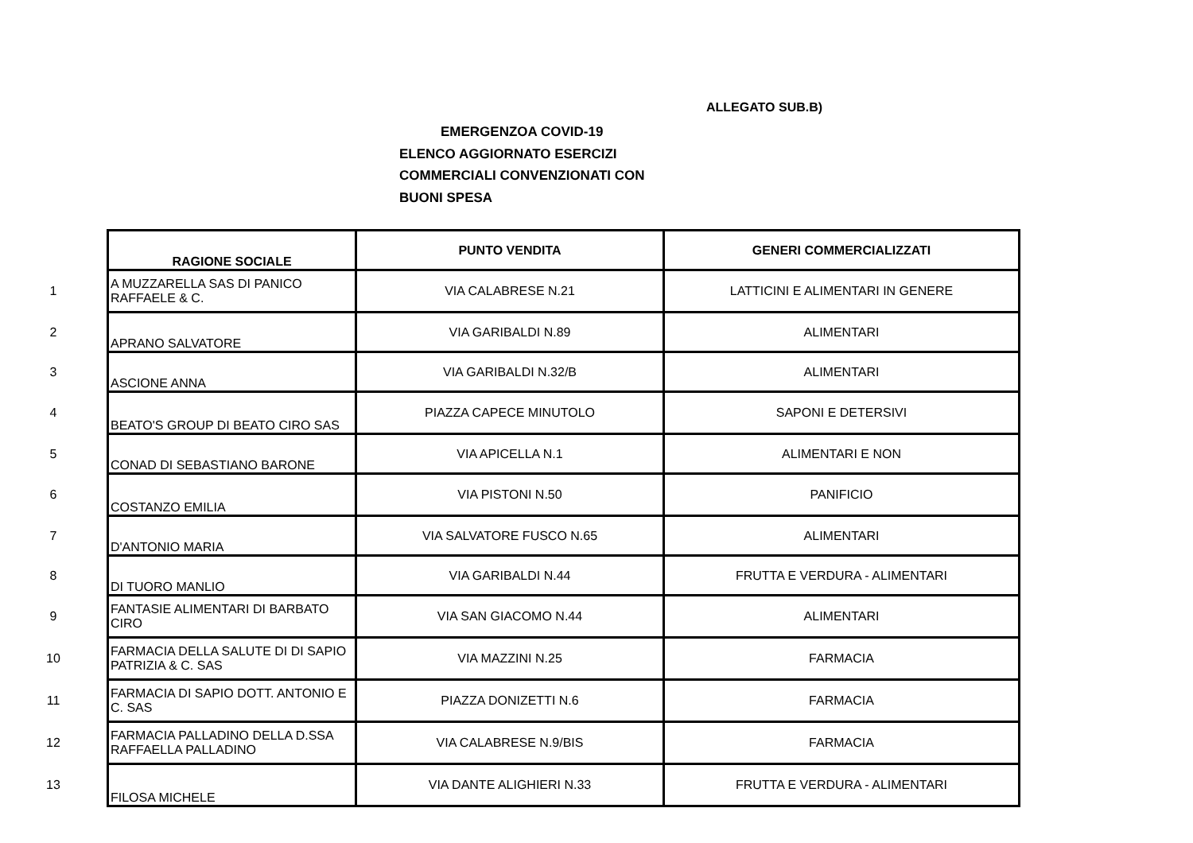ALLEGATO SUB.B)
EMERGENZOA COVID-19
ELENCO AGGIORNATO ESERCIZI
COMMERCIALI CONVENZIONATI CON
BUONI SPESA
| | RAGIONE SOCIALE | PUNTO VENDITA | GENERI COMMERCIALIZZATI |
| 1 | A MUZZARELLA SAS DI PANICO RAFFAELE & C. | VIA CALABRESE N.21 | LATTICINI E ALIMENTARI IN GENERE |
| 2 | APRANO SALVATORE | VIA GARIBALDI N.89 | ALIMENTARI |
| 3 | ASCIONE ANNA | VIA GARIBALDI N.32/B | ALIMENTARI |
| 4 | BEATO'S GROUP DI BEATO CIRO SAS | PIAZZA CAPECE MINUTOLO | SAPONI E DETERSIVI |
| 5 | CONAD DI SEBASTIANO BARONE | VIA APICELLA N.1 | ALIMENTARI E NON |
| 6 | COSTANZO EMILIA | VIA PISTONI N.50 | PANIFICIO |
| 7 | D'ANTONIO MARIA | VIA SALVATORE FUSCO N.65 | ALIMENTARI |
| 8 | DI TUORO MANLIO | VIA GARIBALDI N.44 | FRUTTA E VERDURA - ALIMENTARI |
| 9 | FANTASIE ALIMENTARI DI BARBATO CIRO | VIA SAN GIACOMO N.44 | ALIMENTARI |
| 10 | FARMACIA DELLA SALUTE DI DI SAPIO PATRIZIA & C. SAS | VIA MAZZINI N.25 | FARMACIA |
| 11 | FARMACIA DI SAPIO DOTT. ANTONIO E C. SAS | PIAZZA DONIZETTI N.6 | FARMACIA |
| 12 | FARMACIA PALLADINO DELLA D.SSA RAFFAELLA PALLADINO | VIA CALABRESE N.9/BIS | FARMACIA |
| 13 | FILOSA MICHELE | VIA DANTE ALIGHIERI N.33 | FRUTTA E VERDURA - ALIMENTARI |